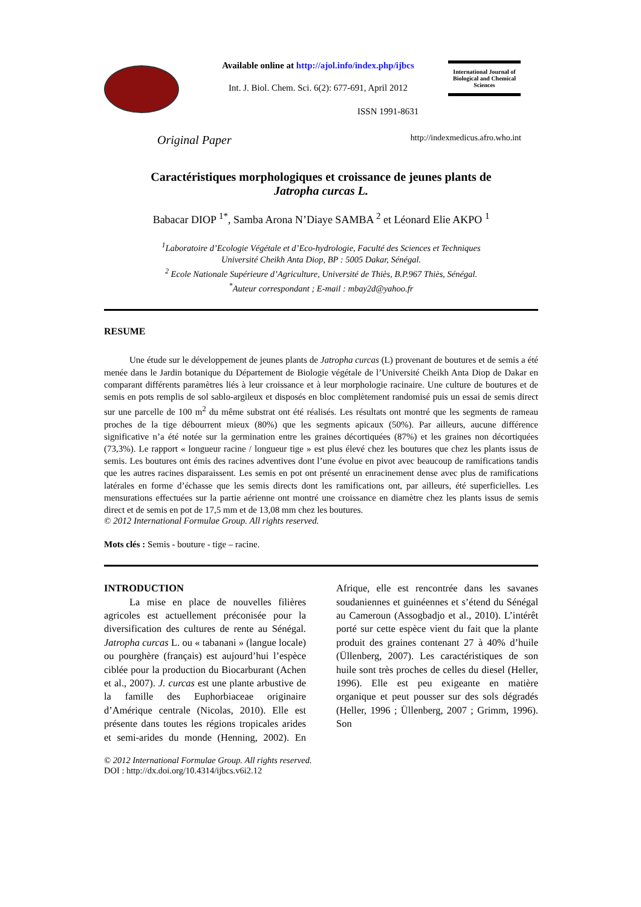Available online at http://ajol.info/index.php/ijbcs
Int. J. Biol. Chem. Sci. 6(2): 677-691, April 2012
ISSN 1991-8631
International Journal of Biological and Chemical Sciences
Original Paper http://indexmedicus.afro.who.int
Caractéristiques morphologiques et croissance de jeunes plants de
Jatropha curcas L.
Babacar DIOP <sup>1*</sup>, Samba Arona N’Diaye SAMBA <sup>2</sup> et Léonard Elie AKPO <sup>1</sup>
<sup>1</sup> Laboratoire d’Ecologie Végétale et d’Eco-hydrologie, Faculté des Sciences et Techniques
Université Cheikh Anta Diop, BP : 5005 Dakar, Sénégal.
<sup>2</sup> Ecole Nationale Supérieure d’Agriculture, Université de Thiès, B.P.967 Thiès, Sénégal.
<sup>*</sup> Auteur correspondant ; E-mail : mbay2d@yahoo.fr
RESUME
Une étude sur le développement de jeunes plants de Jatropha curcas (L) provenant de boutures et de semis a été menée dans le Jardin botanique du Département de Biologie végétale de l’Université Cheikh Anta Diop de Dakar en comparant différents paramètres liés à leur croissance et à leur morphologie racinaire. Une culture de boutures et de semis en pots remplis de sol sablo-argileux et disposés en bloc complètement randomisé puis un essai de semis direct sur une parcelle de 100 m<sup>2</sup> du même substrat ont été réalisés. Les résultats ont montré que les segments de rameau proches de la tige débourrent mieux (80%) que les segments apicaux (50%). Par ailleurs, aucune différence significative n’a été notée sur la germination entre les graines décortiquées (87%) et les graines non décortiquées (73,3%). Le rapport « longueur racine / longueur tige » est plus élevé chez les boutures que chez les plants issus de semis. Les boutures ont émis des racines adventives dont l’une évolue en pivot avec beaucoup de ramifications tandis que les autres racines disparaissent. Les semis en pot ont présenté un enracinement dense avec plus de ramifications latérales en forme d’échasse que les semis directs dont les ramifications ont, par ailleurs, été superficielles. Les mensurations effectuées sur la partie aérienne ont montré une croissance en diamètre chez les plants issus de semis direct et de semis en pot de 17,5 mm et de 13,08 mm chez les boutures.
© 2012 International Formulae Group. All rights reserved.
Mots clés : Semis - bouture - tige – racine.
INTRODUCTION
La mise en place de nouvelles filières agricoles est actuellement préconisée pour la diversification des cultures de rente au Sénégal. Jatropha curcas L. ou « tabanani » (langue locale) ou pourghère (français) est aujourd’hui l’espèce ciblée pour la production du Biocarburant (Achen et al., 2007). J. curcas est une plante arbustive de la famille des Euphorbiaceae originaire d’Amérique centrale (Nicolas, 2010). Elle est présente dans toutes les régions tropicales arides et semi-arides du monde (Henning, 2002). En Afrique, elle est rencontrée dans les savanes soudaniennes et guinéennes et s’étend du Sénégal au Cameroun (Assogbadjo et al., 2010). L’intérêt porté sur cette espèce vient du fait que la plante produit des graines contenant 27 à 40% d’huile (Üllenberg, 2007). Les caractéristiques de son huile sont très proches de celles du diesel (Heller, 1996). Elle est peu exigeante en matière organique et peut pousser sur des sols dégradés (Heller, 1996 ; Üllenberg, 2007 ; Grimm, 1996). Son
© 2012 International Formulae Group. All rights reserved.
DOI : http://dx.doi.org/10.4314/ijbcs.v6i2.12